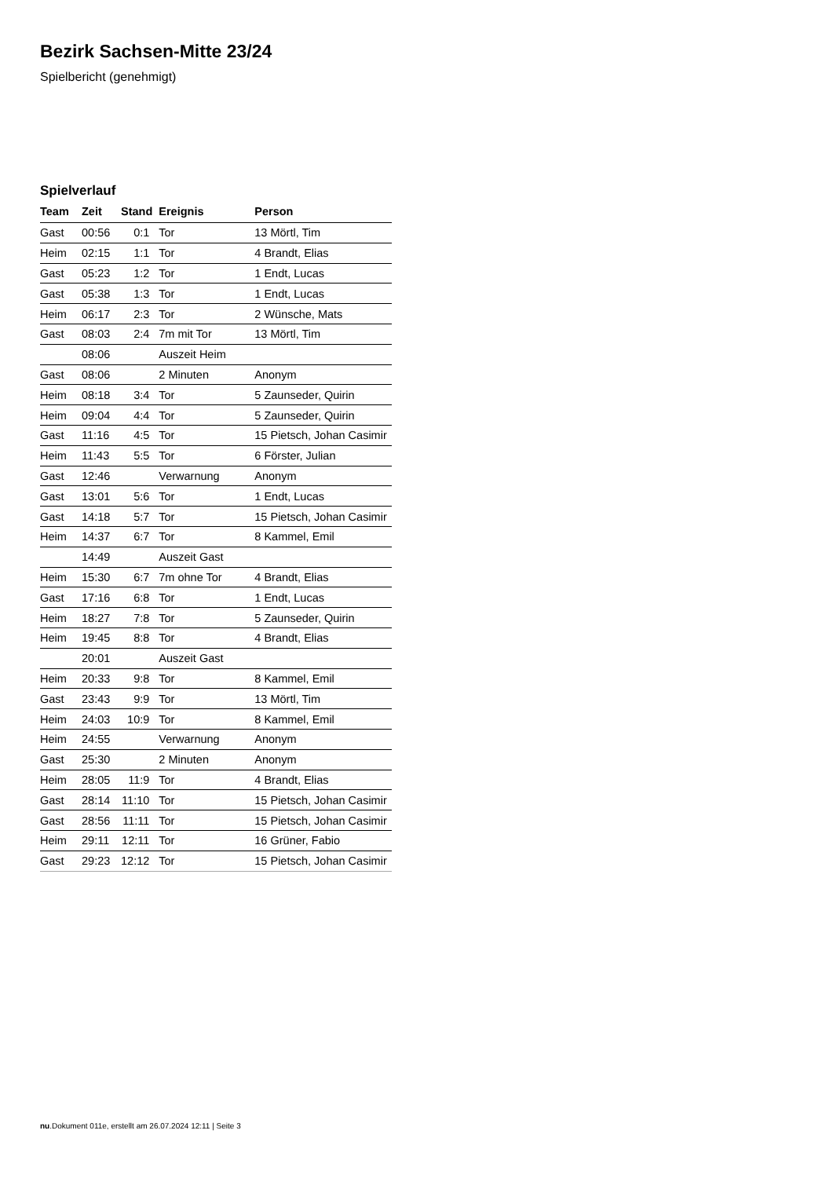Bezirk Sachsen-Mitte 23/24
Spielbericht (genehmigt)
Spielverlauf
| Team | Zeit | Stand | Ereignis | Person |
| --- | --- | --- | --- | --- |
| Gast | 00:56 | 0:1 | Tor | 13 Mörtl, Tim |
| Heim | 02:15 | 1:1 | Tor | 4 Brandt, Elias |
| Gast | 05:23 | 1:2 | Tor | 1 Endt, Lucas |
| Gast | 05:38 | 1:3 | Tor | 1 Endt, Lucas |
| Heim | 06:17 | 2:3 | Tor | 2 Wünsche, Mats |
| Gast | 08:03 | 2:4 | 7m mit Tor | 13 Mörtl, Tim |
| | 08:06 | | Auszeit Heim | |
| Gast | 08:06 | | 2 Minuten | Anonym |
| Heim | 08:18 | 3:4 | Tor | 5 Zaunseder, Quirin |
| Heim | 09:04 | 4:4 | Tor | 5 Zaunseder, Quirin |
| Gast | 11:16 | 4:5 | Tor | 15 Pietsch, Johan Casimir |
| Heim | 11:43 | 5:5 | Tor | 6 Förster, Julian |
| Gast | 12:46 | | Verwarnung | Anonym |
| Gast | 13:01 | 5:6 | Tor | 1 Endt, Lucas |
| Gast | 14:18 | 5:7 | Tor | 15 Pietsch, Johan Casimir |
| Heim | 14:37 | 6:7 | Tor | 8 Kammel, Emil |
| | 14:49 | | Auszeit Gast | |
| Heim | 15:30 | 6:7 | 7m ohne Tor | 4 Brandt, Elias |
| Gast | 17:16 | 6:8 | Tor | 1 Endt, Lucas |
| Heim | 18:27 | 7:8 | Tor | 5 Zaunseder, Quirin |
| Heim | 19:45 | 8:8 | Tor | 4 Brandt, Elias |
| | 20:01 | | Auszeit Gast | |
| Heim | 20:33 | 9:8 | Tor | 8 Kammel, Emil |
| Gast | 23:43 | 9:9 | Tor | 13 Mörtl, Tim |
| Heim | 24:03 | 10:9 | Tor | 8 Kammel, Emil |
| Heim | 24:55 | | Verwarnung | Anonym |
| Gast | 25:30 | | 2 Minuten | Anonym |
| Heim | 28:05 | 11:9 | Tor | 4 Brandt, Elias |
| Gast | 28:14 | 11:10 | Tor | 15 Pietsch, Johan Casimir |
| Gast | 28:56 | 11:11 | Tor | 15 Pietsch, Johan Casimir |
| Heim | 29:11 | 12:11 | Tor | 16 Grüner, Fabio |
| Gast | 29:23 | 12:12 | Tor | 15 Pietsch, Johan Casimir |
nu.Dokument 011e, erstellt am 26.07.2024 12:11 | Seite 3